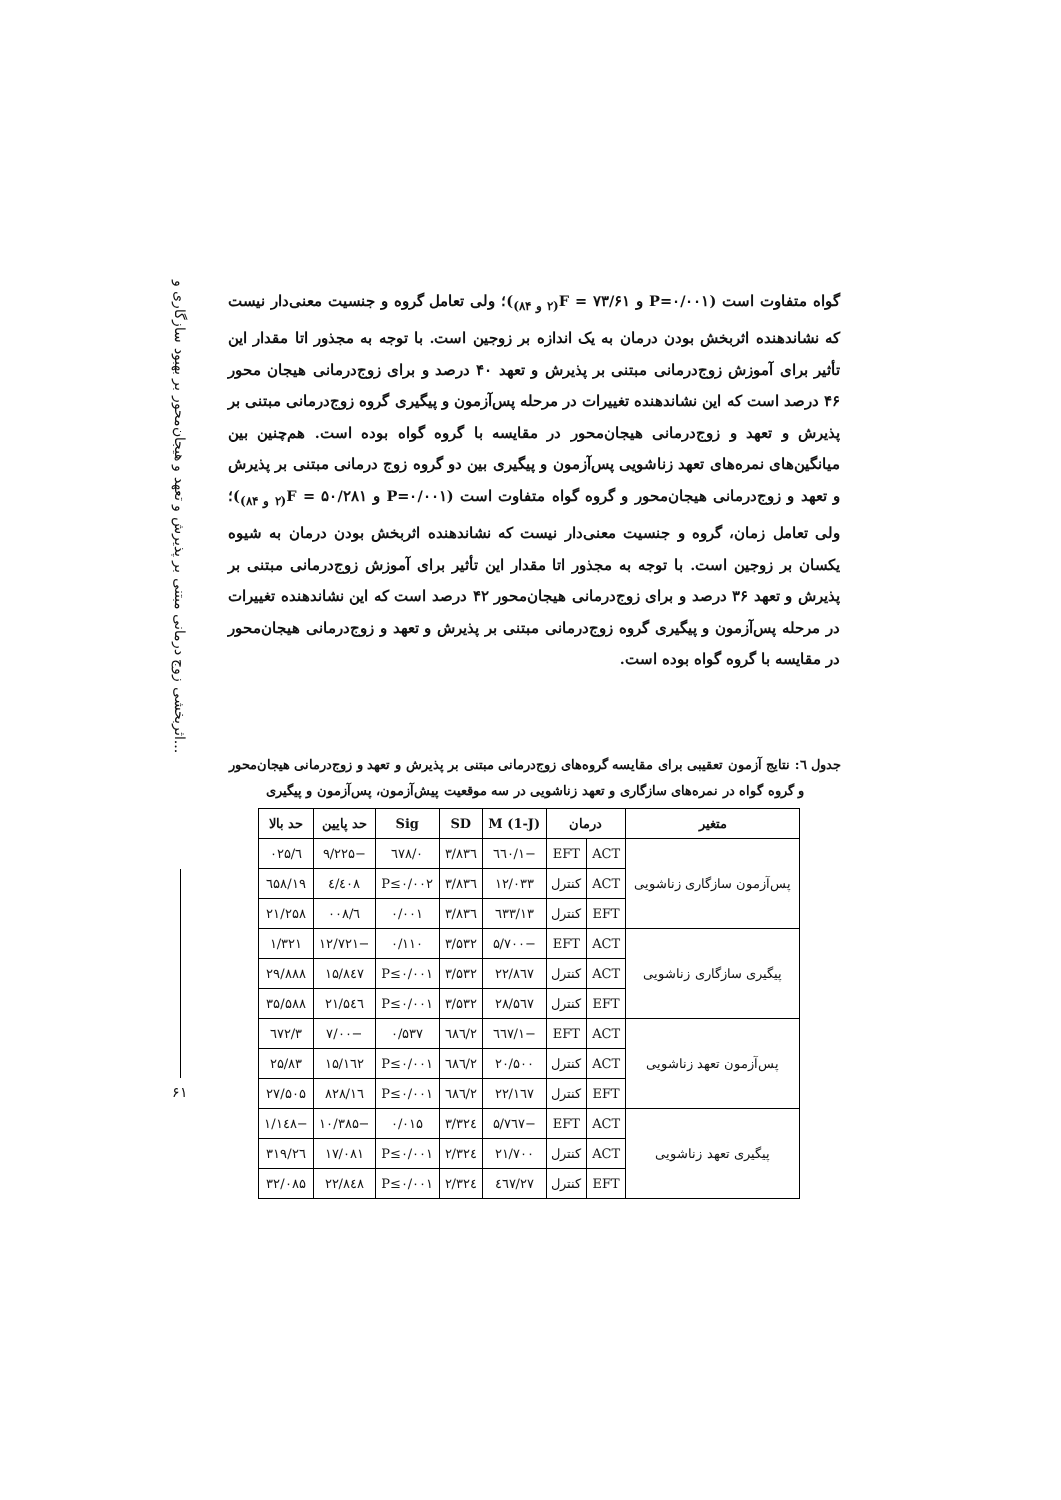اثربخشی زوج درمانی مبتنی بر پذیرش و تعهد و هیجان‌محور بر بهبود سازگاری و...
۶۱
گواه متفاوت است (P=۰/۰۰۱ و ۷۳/۶۱ = F<sub>(۲ و ۸۴)</sub>)؛ ولی تعامل گروه و جنسیت معنی‌دار نیست که نشاندهنده اثربخش بودن درمان به یک اندازه بر زوجین است. با توجه به مجذور اتا مقدار این تأثیر برای آموزش زوج‌درمانی مبتنی بر پذیرش و تعهد ۴۰ درصد و برای زوج‌درمانی هیجان محور ۴۶ درصد است که این نشاندهنده تغییرات در مرحله پس‌آزمون و پیگیری گروه زوج‌درمانی مبتنی بر پذیرش و تعهد و زوج‌درمانی هیجان‌محور در مقایسه با گروه گواه بوده است. هم‌چنین بین میانگین‌های نمره‌های تعهد زناشویی پس‌آزمون و پیگیری بین دو گروه زوج درمانی مبتنی بر پذیرش و تعهد و زوج‌درمانی هیجان‌محور و گروه گواه متفاوت است (P=۰/۰۰۱ و ۵۰/۲۸۱ = F<sub>(۲ و ۸۴)</sub>)؛ ولی تعامل زمان، گروه و جنسیت معنی‌دار نیست که نشاندهنده اثربخش بودن درمان به شیوه یکسان بر زوجین است. با توجه به مجذور اتا مقدار این تأثیر برای آموزش زوج‌درمانی مبتنی بر پذیرش و تعهد ۳۶ درصد و برای زوج‌درمانی هیجان‌محور ۴۲ درصد است که این نشاندهنده تغییرات در مرحله پس‌آزمون و پیگیری گروه زوج‌درمانی مبتنی بر پذیرش و تعهد و زوج‌درمانی هیجان‌محور در مقایسه با گروه گواه بوده است.
جدول ٦: نتایج آزمون تعقیبی برای مقایسه گروه‌های زوج‌درمانی مبتنی بر پذیرش و تعهد و زوج‌درمانی هیجان‌محور
و گروه گواه در نمره‌های سازگاری و تعهد زناشویی در سه موقعیت پیش‌آزمون، پس‌آزمون و پیگیری
| متغیر | درمان | | M (1-J) | SD | Sig | حد پایین | حد بالا |
| --- | --- | --- | --- | --- | --- | --- | --- |
| پس‌آزمون سازگاری زناشویی | ACT | EFT | −۱/٦٦۰ | ۳/۸۳٦ | ۰/٦۷۸ | −۹/۲۲۵ | ٦/۰۲۵ |
| | ACT | کنترل | ۱۲/۰۳۳ | ۳/۸۳٦ | P≤۰/۰۰۲ | ٤/٤۰۸ | ۱۹/٦۵۸ |
| | EFT | کنترل | ۱۳/٦۳۳ | ۳/۸۳٦ | ۰/۰۰۱ | ٦/۰۰۸ | ۲۱/۲۵۸ |
| پیگیری سازگاری زناشویی | ACT | EFT | −۵/۷۰۰ | ۳/۵۳۲ | ۰/۱۱۰ | −۱۲/۷۲۱ | ۱/۳۲۱ |
| | ACT | کنترل | ۲۲/۸٦۷ | ۳/۵۳۲ | P≤۰/۰۰۱ | ۱۵/۸٤۷ | ۲۹/۸۸۸ |
| | EFT | کنترل | ۲۸/۵٦۷ | ۳/۵۳۲ | P≤۰/۰۰۱ | ۲۱/۵٤٦ | ۳۵/۵۸۸ |
| پس‌آزمون تعهد زناشویی | ACT | EFT | −۱/٦٦۷ | ۲/٦۸٦ | ۰/۵۳۷ | −۷/۰۰ | ۳/٦۷۲ |
| | ACT | کنترل | ۲۰/۵۰۰ | ۲/٦۸٦ | P≤۰/۰۰۱ | ۱۵/۱٦۲ | ۲۵/۸۳ |
| | EFT | کنترل | ۲۲/۱٦۷ | ۲/٦۸٦ | P≤۰/۰۰۱ | ۱٦/۸۲۸ | ۲۷/۵۰۵ |
| پیگیری تعهد زناشویی | ACT | EFT | −۵/۷٦۷ | ۳/۳۲٤ | ۰/۰۱۵ | −۱۰/۳۸۵ | −۱/۱٤۸ |
| | ACT | کنترل | ۲۱/۷۰۰ | ۲/۳۲٤ | P≤۰/۰۰۱ | ۱۷/۰۸۱ | ۲٦/۳۱۹ |
| | EFT | کنترل | ۲۷/٤٦۷ | ۲/۳۲٤ | P≤۰/۰۰۱ | ۲۲/۸٤۸ | ۳۲/۰۸۵ |